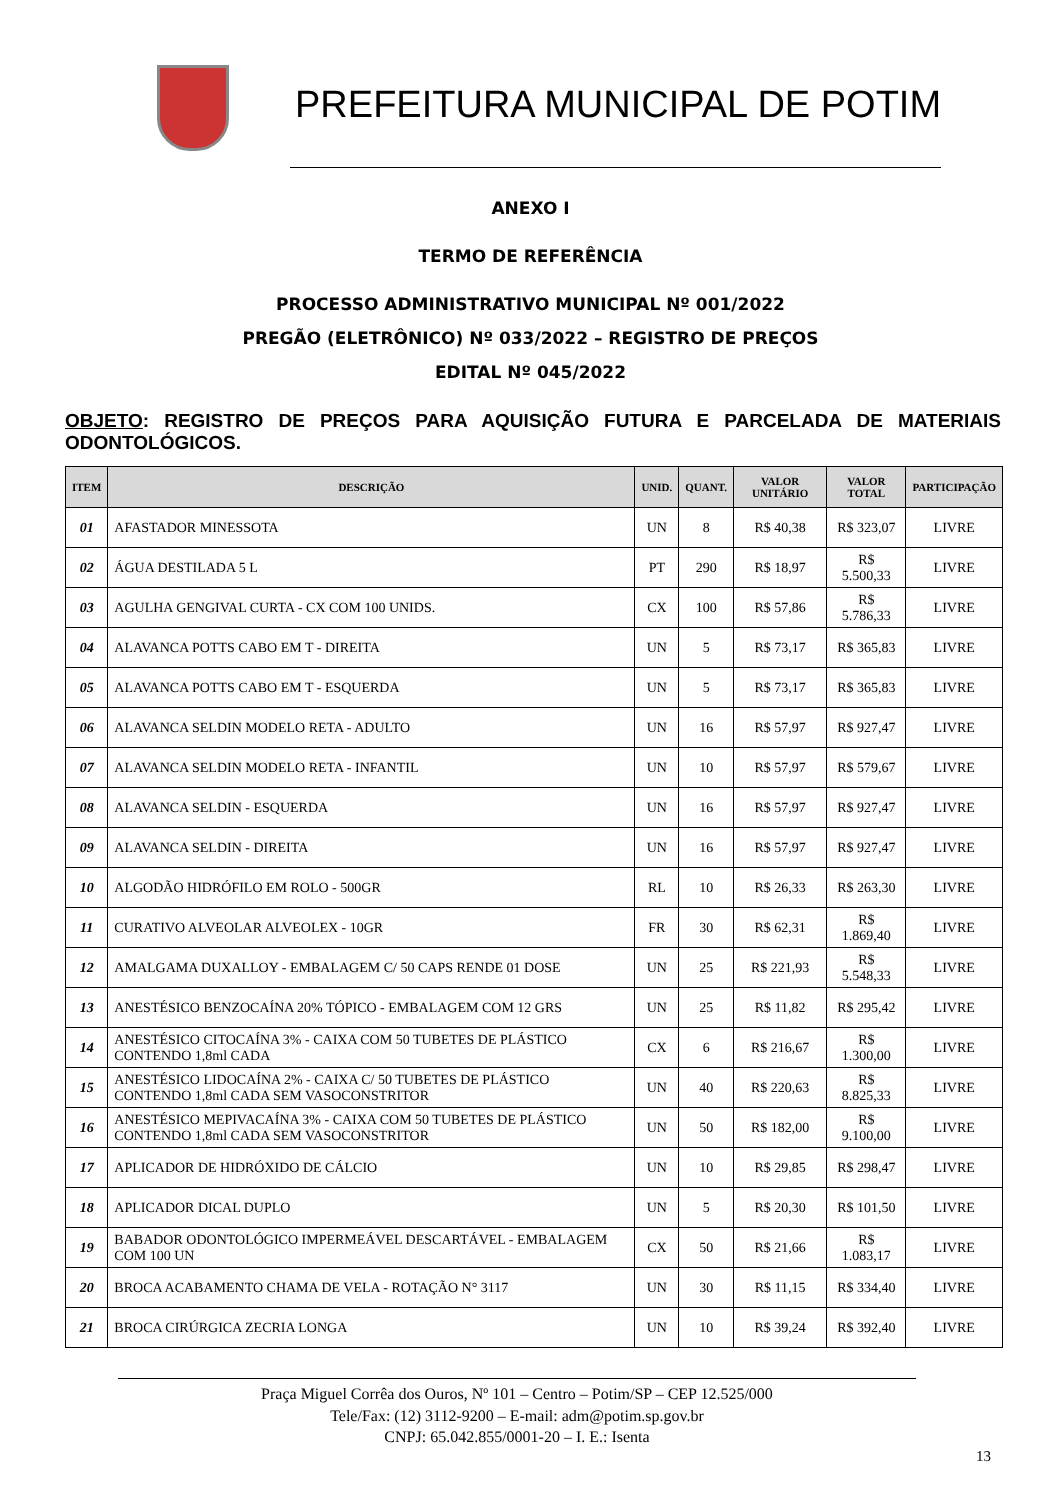PREFEITURA MUNICIPAL DE POTIM
ANEXO I
TERMO DE REFERÊNCIA
PROCESSO ADMINISTRATIVO MUNICIPAL Nº 001/2022
PREGÃO (ELETRÔNICO) Nº 033/2022 – REGISTRO DE PREÇOS
EDITAL Nº 045/2022
OBJETO: REGISTRO DE PREÇOS PARA AQUISIÇÃO FUTURA E PARCELADA DE MATERIAIS ODONTOLÓGICOS.
| ITEM | DESCRIÇÃO | UNID. | QUANT. | VALOR UNITÁRIO | VALOR TOTAL | PARTICIPAÇÃO |
| --- | --- | --- | --- | --- | --- | --- |
| 01 | AFASTADOR MINESSOTA | UN | 8 | R$ 40,38 | R$ 323,07 | LIVRE |
| 02 | ÁGUA DESTILADA 5 L | PT | 290 | R$ 18,97 | R$ 5.500,33 | LIVRE |
| 03 | AGULHA GENGIVAL CURTA - CX COM 100 UNIDS. | CX | 100 | R$ 57,86 | R$ 5.786,33 | LIVRE |
| 04 | ALAVANCA POTTS CABO EM T - DIREITA | UN | 5 | R$ 73,17 | R$ 365,83 | LIVRE |
| 05 | ALAVANCA POTTS CABO EM T - ESQUERDA | UN | 5 | R$ 73,17 | R$ 365,83 | LIVRE |
| 06 | ALAVANCA SELDIN MODELO RETA - ADULTO | UN | 16 | R$ 57,97 | R$ 927,47 | LIVRE |
| 07 | ALAVANCA SELDIN MODELO RETA - INFANTIL | UN | 10 | R$ 57,97 | R$ 579,67 | LIVRE |
| 08 | ALAVANCA SELDIN - ESQUERDA | UN | 16 | R$ 57,97 | R$ 927,47 | LIVRE |
| 09 | ALAVANCA SELDIN - DIREITA | UN | 16 | R$ 57,97 | R$ 927,47 | LIVRE |
| 10 | ALGODÃO HIDRÓFILO EM ROLO - 500GR | RL | 10 | R$ 26,33 | R$ 263,30 | LIVRE |
| 11 | CURATIVO ALVEOLAR ALVEOLEX - 10GR | FR | 30 | R$ 62,31 | R$ 1.869,40 | LIVRE |
| 12 | AMALGAMA DUXALLOY - EMBALAGEM C/ 50 CAPS RENDE 01 DOSE | UN | 25 | R$ 221,93 | R$ 5.548,33 | LIVRE |
| 13 | ANESTÉSICO BENZOCAÍNA 20% TÓPICO - EMBALAGEM COM 12 GRS | UN | 25 | R$ 11,82 | R$ 295,42 | LIVRE |
| 14 | ANESTÉSICO CITOCAÍNA 3% - CAIXA COM 50 TUBETES DE PLÁSTICO CONTENDO 1,8ml CADA | CX | 6 | R$ 216,67 | R$ 1.300,00 | LIVRE |
| 15 | ANESTÉSICO LIDOCAÍNA 2% - CAIXA C/ 50 TUBETES DE PLÁSTICO CONTENDO 1,8ml CADA SEM VASOCONSTRITOR | UN | 40 | R$ 220,63 | R$ 8.825,33 | LIVRE |
| 16 | ANESTÉSICO MEPIVACAÍNA 3% - CAIXA COM 50 TUBETES DE PLÁSTICO CONTENDO 1,8ml CADA SEM VASOCONSTRITOR | UN | 50 | R$ 182,00 | R$ 9.100,00 | LIVRE |
| 17 | APLICADOR DE HIDRÓXIDO DE CÁLCIO | UN | 10 | R$ 29,85 | R$ 298,47 | LIVRE |
| 18 | APLICADOR DICAL DUPLO | UN | 5 | R$ 20,30 | R$ 101,50 | LIVRE |
| 19 | BABADOR ODONTOLÓGICO IMPERMEÁVEL DESCARTÁVEL - EMBALAGEM COM 100 UN | CX | 50 | R$ 21,66 | R$ 1.083,17 | LIVRE |
| 20 | BROCA ACABAMENTO CHAMA DE VELA - ROTAÇÃO N° 3117 | UN | 30 | R$ 11,15 | R$ 334,40 | LIVRE |
| 21 | BROCA CIRÚRGICA ZECRIA LONGA | UN | 10 | R$ 39,24 | R$ 392,40 | LIVRE |
Praça Miguel Corrêa dos Ouros, Nº 101 – Centro – Potim/SP – CEP 12.525/000
Tele/Fax: (12) 3112-9200 – E-mail: adm@potim.sp.gov.br
CNPJ: 65.042.855/0001-20 – I. E.: Isenta
13